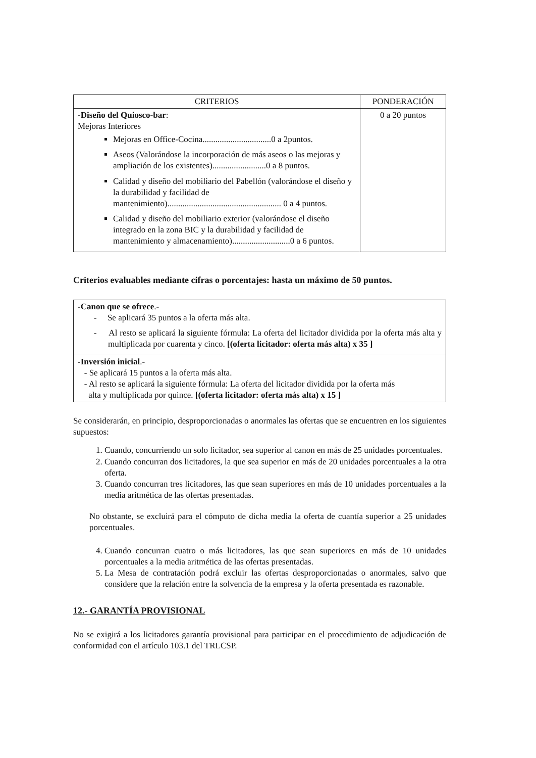| CRITERIOS | PONDERACIÓN |
| --- | --- |
| -Diseño del Quiosco-bar : Mejoras Interiores Mejoras en Office-Cocina................................0 a 2puntos. Aseos (Valorándose la incorporación de más aseos o las mejoras y ampliación de los existentes).........................0 a 8 puntos. Calidad y diseño del mobiliario del Pabellón (valorándose el diseño y la durabilidad y facilidad de mantenimiento)..................................................... 0 a 4 puntos. Calidad y diseño del mobiliario exterior (valorándose el diseño integrado en la zona BIC y la durabilidad y facilidad de mantenimiento y almacenamiento)...........................0 a 6 puntos. | 0 a 20 puntos |
Criterios evaluables mediante cifras o porcentajes: hasta un máximo de 50 puntos.
| -Canon que se ofrece .- - Se aplicará 35 puntos a la oferta más alta. - Al resto se aplicará la siguiente fórmula: La oferta del licitador dividida por la oferta más alta y multiplicada por cuarenta y cinco. [(oferta licitador: oferta más alta) x 35 ] |
| -Inversión inicial .- - Se aplicará 15 puntos a la oferta más alta. - Al resto se aplicará la siguiente fórmula: La oferta del licitador dividida por la oferta más alta y multiplicada por quince. [(oferta licitador: oferta más alta) x 15 ] |
Se considerarán, en principio, desproporcionadas o anormales las ofertas que se encuentren en los siguientes supuestos:
1. Cuando, concurriendo un solo licitador, sea superior al canon en más de 25 unidades porcentuales.
2. Cuando concurran dos licitadores, la que sea superior en más de 20 unidades porcentuales a la otra oferta.
3. Cuando concurran tres licitadores, las que sean superiores en más de 10 unidades porcentuales a la media aritmética de las ofertas presentadas.
No obstante, se excluirá para el cómputo de dicha media la oferta de cuantía superior a 25 unidades porcentuales.
4. Cuando concurran cuatro o más licitadores, las que sean superiores en más de 10 unidades porcentuales a la media aritmética de las ofertas presentadas.
5. La Mesa de contratación podrá excluir las ofertas desproporcionadas o anormales, salvo que considere que la relación entre la solvencia de la empresa y la oferta presentada es razonable.
12.- GARANTÍA PROVISIONAL
No se exigirá a los licitadores garantía provisional para participar en el procedimiento de adjudicación de conformidad con el artículo 103.1 del TRLCSP.